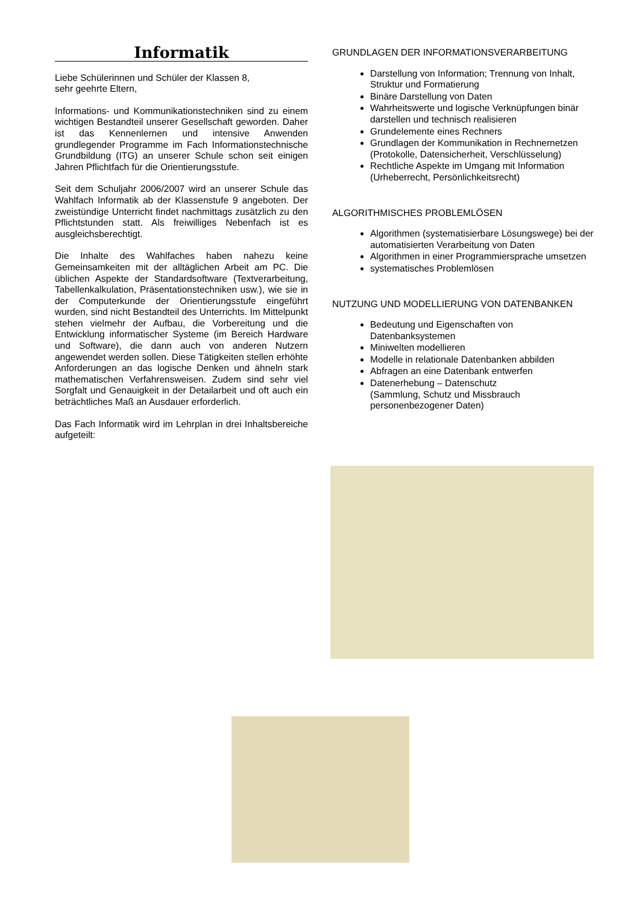Informatik
Liebe Schülerinnen und Schüler der Klassen 8,
sehr geehrte Eltern,
Informations- und Kommunikationstechniken sind zu einem wichtigen Bestandteil unserer Gesellschaft geworden. Daher ist das Kennenlernen und intensive Anwenden grundlegender Programme im Fach Informationstechnische Grundbildung (ITG) an unserer Schule schon seit einigen Jahren Pflichtfach für die Orientierungsstufe.
Seit dem Schuljahr 2006/2007 wird an unserer Schule das Wahlfach Informatik ab der Klassenstufe 9 angeboten. Der zweistündige Unterricht findet nachmittags zusätzlich zu den Pflichtstunden statt. Als freiwilliges Nebenfach ist es ausgleichsberechtigt.
Die Inhalte des Wahlfaches haben nahezu keine Gemeinsamkeiten mit der alltäglichen Arbeit am PC. Die üblichen Aspekte der Standardsoftware (Textverarbeitung, Tabellenkalkulation, Präsentationstechniken usw.), wie sie in der Computerkunde der Orientierungsstufe eingeführt wurden, sind nicht Bestandteil des Unterrichts. Im Mittelpunkt stehen vielmehr der Aufbau, die Vorbereitung und die Entwicklung informatischer Systeme (im Bereich Hardware und Software), die dann auch von anderen Nutzern angewendet werden sollen. Diese Tätigkeiten stellen erhöhte Anforderungen an das logische Denken und ähneln stark mathematischen Verfahrensweisen. Zudem sind sehr viel Sorgfalt und Genauigkeit in der Detailarbeit und oft auch ein beträchtliches Maß an Ausdauer erforderlich.
Das Fach Informatik wird im Lehrplan in drei Inhaltsbereiche aufgeteilt:
GRUNDLAGEN DER INFORMATIONSVERARBEITUNG
Darstellung von Information; Trennung von Inhalt, Struktur und Formatierung
Binäre Darstellung von Daten
Wahrheitswerte und logische Verknüpfungen binär darstellen und technisch realisieren
Grundelemente eines Rechners
Grundlagen der Kommunikation in Rechnernetzen
(Protokolle, Datensicherheit, Verschlüsselung)
Rechtliche Aspekte im Umgang mit Information (Urheberrecht, Persönlichkeitsrecht)
ALGORITHMISCHES PROBLEMLÖSEN
Algorithmen (systematisierbare Lösungswege) bei der automatisierten Verarbeitung von Daten
Algorithmen in einer Programmiersprache umsetzen
systematisches Problemlösen
NUTZUNG UND MODELLIERUNG VON DATENBANKEN
Bedeutung und Eigenschaften von Datenbanksystemen
Miniwelten modellieren
Modelle in relationale Datenbanken abbilden
Abfragen an eine Datenbank entwerfen
Datenerhebung – Datenschutz
(Sammlung, Schutz und Missbrauch personenbezogener Daten)